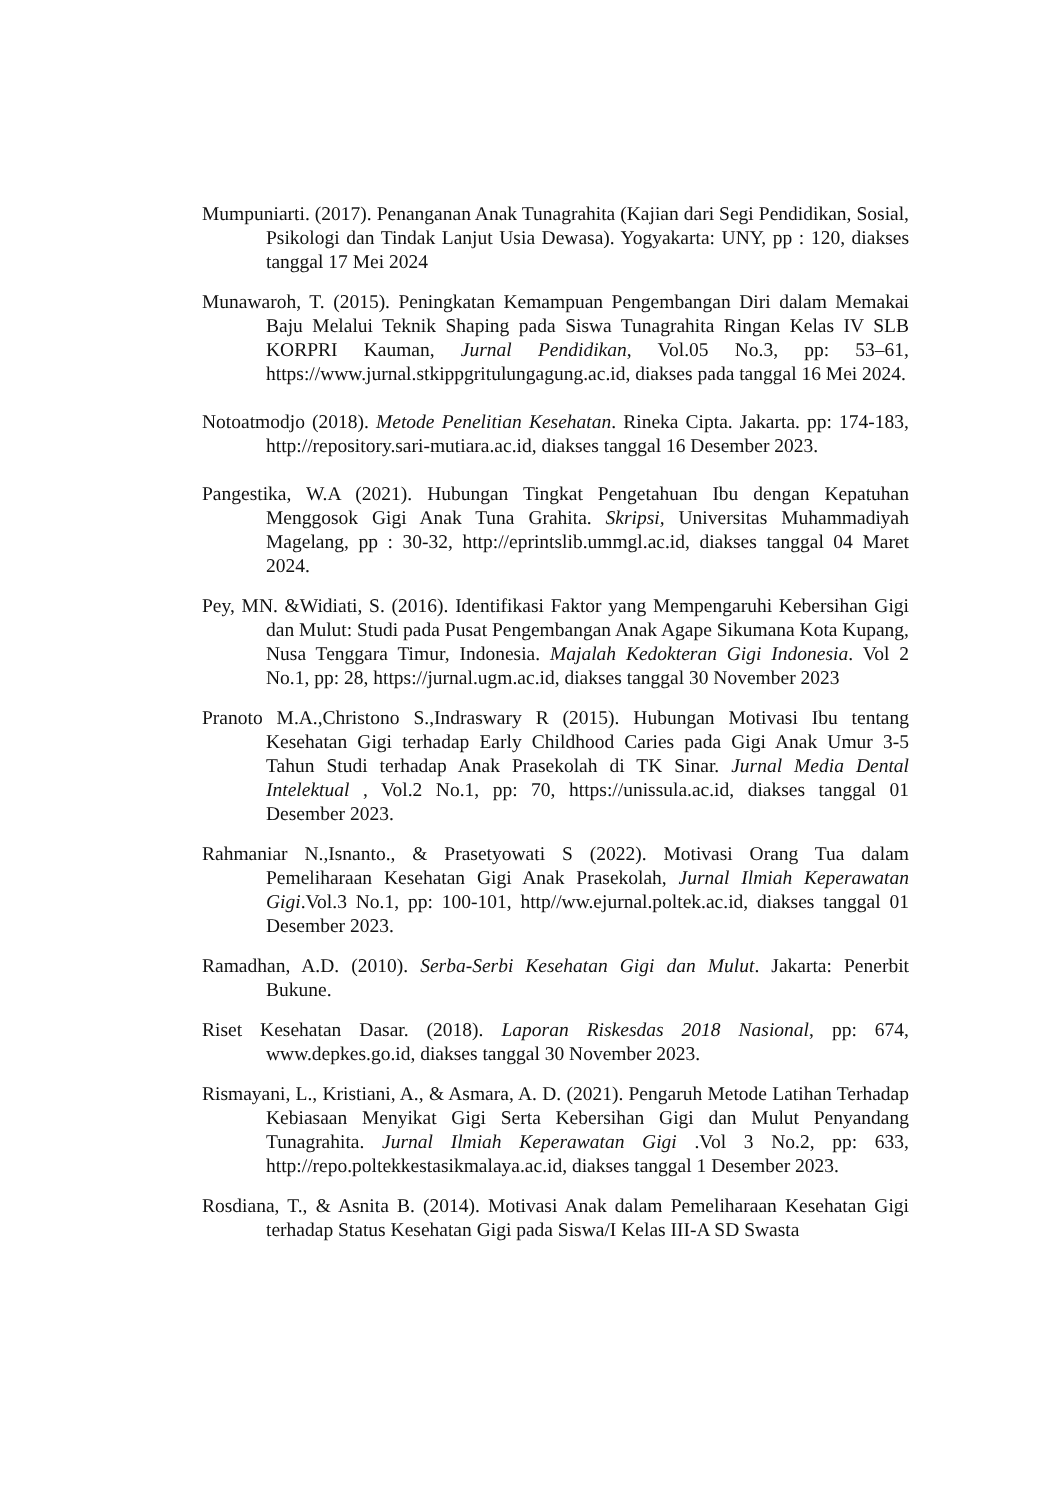Mumpuniarti. (2017). Penanganan Anak Tunagrahita (Kajian dari Segi Pendidikan, Sosial, Psikologi dan Tindak Lanjut Usia Dewasa). Yogyakarta: UNY, pp : 120, diakses tanggal 17 Mei 2024
Munawaroh, T. (2015). Peningkatan Kemampuan Pengembangan Diri dalam Memakai Baju Melalui Teknik Shaping pada Siswa Tunagrahita Ringan Kelas IV SLB KORPRI Kauman, Jurnal Pendidikan, Vol.05 No.3, pp: 53–61, https://www.jurnal.stkippgritulungagung.ac.id, diakses pada tanggal 16 Mei 2024.
Notoatmodjo (2018). Metode Penelitian Kesehatan. Rineka Cipta. Jakarta. pp: 174-183, http://repository.sari-mutiara.ac.id, diakses tanggal 16 Desember 2023.
Pangestika, W.A (2021). Hubungan Tingkat Pengetahuan Ibu dengan Kepatuhan Menggosok Gigi Anak Tuna Grahita. Skripsi, Universitas Muhammadiyah Magelang, pp : 30-32, http://eprintslib.ummgl.ac.id, diakses tanggal 04 Maret 2024.
Pey, MN. &Widiati, S. (2016). Identifikasi Faktor yang Mempengaruhi Kebersihan Gigi dan Mulut: Studi pada Pusat Pengembangan Anak Agape Sikumana Kota Kupang, Nusa Tenggara Timur, Indonesia. Majalah Kedokteran Gigi Indonesia. Vol 2 No.1, pp: 28, https://jurnal.ugm.ac.id, diakses tanggal 30 November 2023
Pranoto M.A.,Christono S.,Indraswary R (2015). Hubungan Motivasi Ibu tentang Kesehatan Gigi terhadap Early Childhood Caries pada Gigi Anak Umur 3-5 Tahun Studi terhadap Anak Prasekolah di TK Sinar. Jurnal Media Dental Intelektual , Vol.2 No.1, pp: 70, https://unissula.ac.id, diakses tanggal 01 Desember 2023.
Rahmaniar N.,Isnanto., & Prasetyowati S (2022). Motivasi Orang Tua dalam Pemeliharaan Kesehatan Gigi Anak Prasekolah, Jurnal Ilmiah Keperawatan Gigi.Vol.3 No.1, pp: 100-101, http//ww.ejurnal.poltek.ac.id, diakses tanggal 01 Desember 2023.
Ramadhan, A.D. (2010). Serba-Serbi Kesehatan Gigi dan Mulut. Jakarta: Penerbit Bukune.
Riset Kesehatan Dasar. (2018). Laporan Riskesdas 2018 Nasional, pp: 674, www.depkes.go.id, diakses tanggal 30 November 2023.
Rismayani, L., Kristiani, A., & Asmara, A. D. (2021). Pengaruh Metode Latihan Terhadap Kebiasaan Menyikat Gigi Serta Kebersihan Gigi dan Mulut Penyandang Tunagrahita. Jurnal Ilmiah Keperawatan Gigi .Vol 3 No.2, pp: 633, http://repo.poltekkestasikmalaya.ac.id, diakses tanggal 1 Desember 2023.
Rosdiana, T., & Asnita B. (2014). Motivasi Anak dalam Pemeliharaan Kesehatan Gigi terhadap Status Kesehatan Gigi pada Siswa/I Kelas III-A SD Swasta